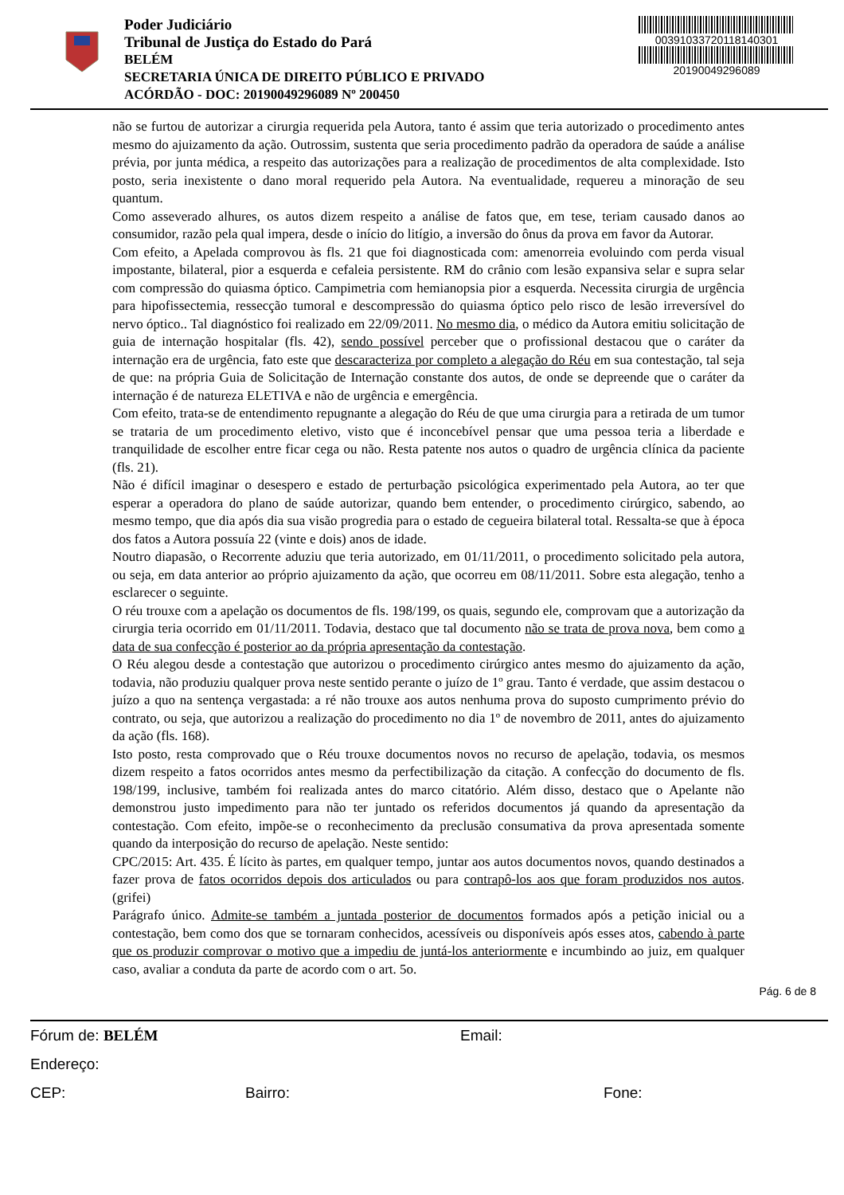Poder Judiciário
Tribunal de Justiça do Estado do Pará
BELÉM
SECRETARIA ÚNICA DE DIREITO PÚBLICO E PRIVADO
ACÓRDÃO - DOC: 20190049296089 Nº 200450
00391033720118140301
20190049296089
não se furtou de autorizar a cirurgia requerida pela Autora, tanto é assim que teria autorizado o procedimento antes mesmo do ajuizamento da ação. Outrossim, sustenta que seria procedimento padrão da operadora de saúde a análise prévia, por junta médica, a respeito das autorizações para a realização de procedimentos de alta complexidade. Isto posto, seria inexistente o dano moral requerido pela Autora. Na eventualidade, requereu a minoração de seu quantum.
Como asseverado alhures, os autos dizem respeito a análise de fatos que, em tese, teriam causado danos ao consumidor, razão pela qual impera, desde o início do litígio, a inversão do ônus da prova em favor da Autorar.
Com efeito, a Apelada comprovou às fls. 21 que foi diagnosticada com: amenorreia evoluindo com perda visual impostante, bilateral, pior a esquerda e cefaleia persistente. RM do crânio com lesão expansiva selar e supra selar com compressão do quiasma óptico. Campimetria com hemianopsia pior a esquerda. Necessita cirurgia de urgência para hipofissectemia, ressecção tumoral e descompressão do quiasma óptico pelo risco de lesão irreversível do nervo óptico.. Tal diagnóstico foi realizado em 22/09/2011. No mesmo dia, o médico da Autora emitiu solicitação de guia de internação hospitalar (fls. 42), sendo possível perceber que o profissional destacou que o caráter da internação era de urgência, fato este que descaracteriza por completo a alegação do Réu em sua contestação, tal seja de que: na própria Guia de Solicitação de Internação constante dos autos, de onde se depreende que o caráter da internação é de natureza ELETIVA e não de urgência e emergência.
Com efeito, trata-se de entendimento repugnante a alegação do Réu de que uma cirurgia para a retirada de um tumor se trataria de um procedimento eletivo, visto que é inconcebível pensar que uma pessoa teria a liberdade e tranquilidade de escolher entre ficar cega ou não. Resta patente nos autos o quadro de urgência clínica da paciente (fls. 21).
Não é difícil imaginar o desespero e estado de perturbação psicológica experimentado pela Autora, ao ter que esperar a operadora do plano de saúde autorizar, quando bem entender, o procedimento cirúrgico, sabendo, ao mesmo tempo, que dia após dia sua visão progredia para o estado de cegueira bilateral total. Ressalta-se que à época dos fatos a Autora possuía 22 (vinte e dois) anos de idade.
Noutro diapasão, o Recorrente aduziu que teria autorizado, em 01/11/2011, o procedimento solicitado pela autora, ou seja, em data anterior ao próprio ajuizamento da ação, que ocorreu em 08/11/2011. Sobre esta alegação, tenho a esclarecer o seguinte.
O réu trouxe com a apelação os documentos de fls. 198/199, os quais, segundo ele, comprovam que a autorização da cirurgia teria ocorrido em 01/11/2011. Todavia, destaco que tal documento não se trata de prova nova, bem como a data de sua confecção é posterior ao da própria apresentação da contestação.
O Réu alegou desde a contestação que autorizou o procedimento cirúrgico antes mesmo do ajuizamento da ação, todavia, não produziu qualquer prova neste sentido perante o juízo de 1º grau. Tanto é verdade, que assim destacou o juízo a quo na sentença vergastada: a ré não trouxe aos autos nenhuma prova do suposto cumprimento prévio do contrato, ou seja, que autorizou a realização do procedimento no dia 1º de novembro de 2011, antes do ajuizamento da ação (fls. 168).
Isto posto, resta comprovado que o Réu trouxe documentos novos no recurso de apelação, todavia, os mesmos dizem respeito a fatos ocorridos antes mesmo da perfectibilização da citação. A confecção do documento de fls. 198/199, inclusive, também foi realizada antes do marco citatório. Além disso, destaco que o Apelante não demonstrou justo impedimento para não ter juntado os referidos documentos já quando da apresentação da contestação. Com efeito, impõe-se o reconhecimento da preclusão consumativa da prova apresentada somente quando da interposição do recurso de apelação. Neste sentido:
CPC/2015: Art. 435. É lícito às partes, em qualquer tempo, juntar aos autos documentos novos, quando destinados a fazer prova de fatos ocorridos depois dos articulados ou para contrapô-los aos que foram produzidos nos autos. (grifei)
Parágrafo único. Admite-se também a juntada posterior de documentos formados após a petição inicial ou a contestação, bem como dos que se tornaram conhecidos, acessíveis ou disponíveis após esses atos, cabendo à parte que os produzir comprovar o motivo que a impediu de juntá-los anteriormente e incumbindo ao juiz, em qualquer caso, avaliar a conduta da parte de acordo com o art. 5o.
Pág. 6 de 8
Fórum de: BELÉM Email:
Endereço:
CEP: Bairro: Fone: